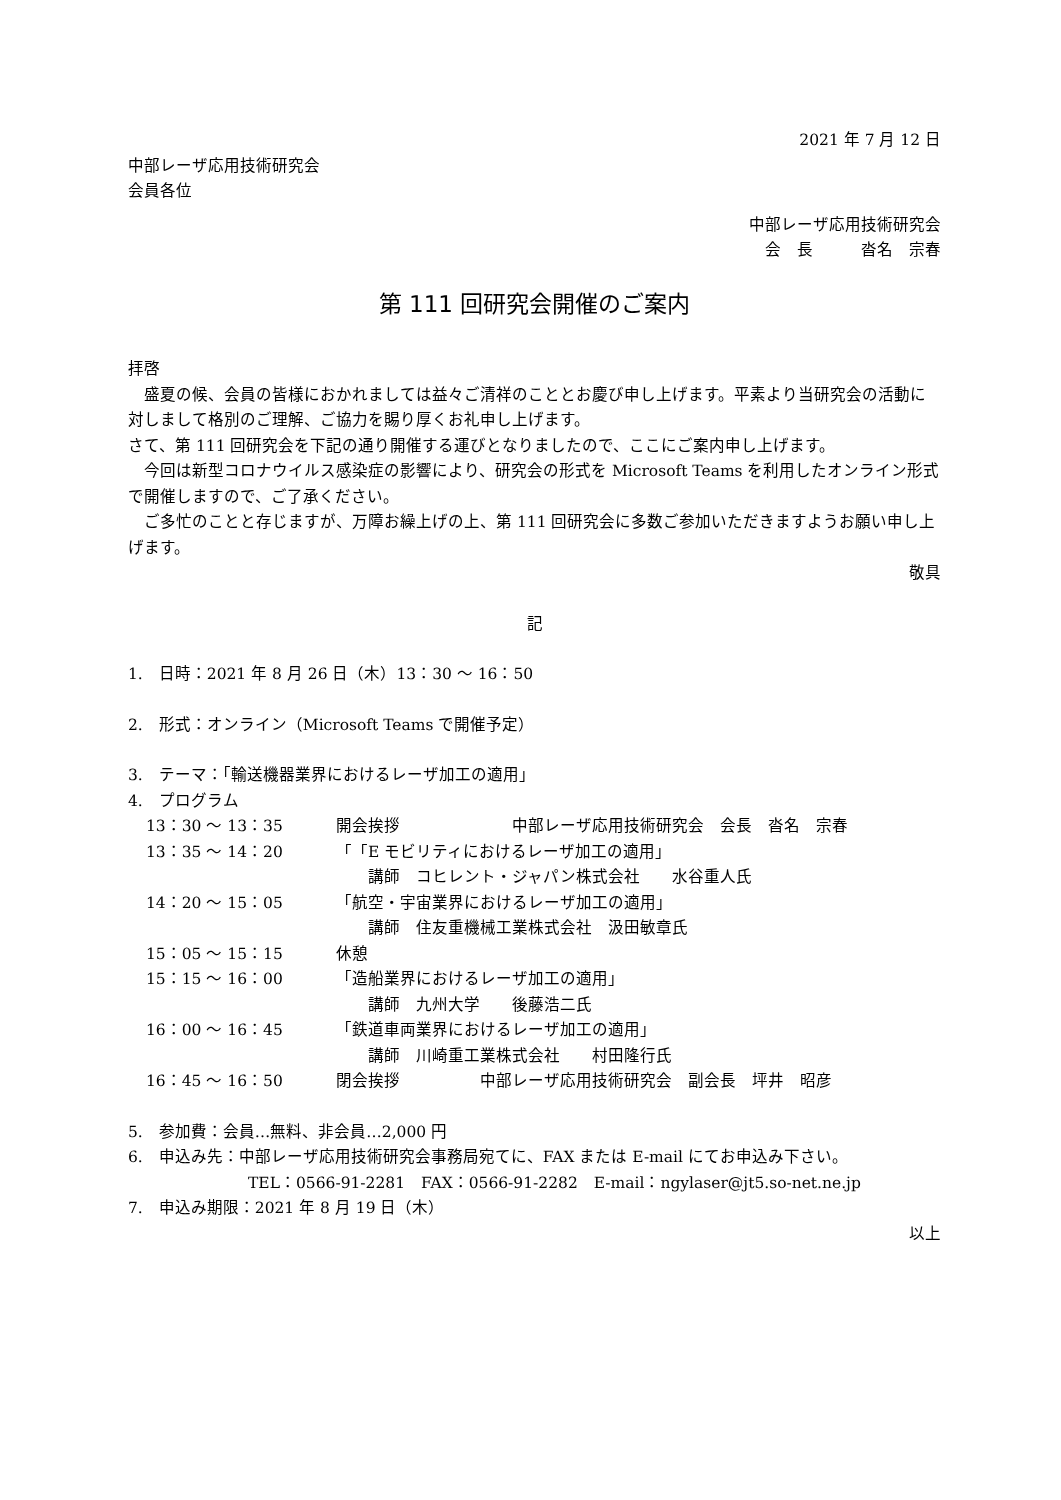2021 年 7 月 12 日
中部レーザ応用技術研究会
会員各位
中部レーザ応用技術研究会
会　長　　　沓名　宗春
第 111 回研究会開催のご案内
拝啓
　盛夏の候、会員の皆様におかれましては益々ご清祥のこととお慶び申し上げます。平素より当研究会の活動に対しまして格別のご理解、ご協力を賜り厚くお礼申し上げます。
さて、第 111 回研究会を下記の通り開催する運びとなりましたので、ここにご案内申し上げます。
　今回は新型コロナウイルス感染症の影響により、研究会の形式を Microsoft Teams を利用したオンライン形式で開催しますので、ご了承ください。
　ご多忙のことと存じますが、万障お繰上げの上、第 111 回研究会に多数ご参加いただきますようお願い申し上げます。
敬具
記
1.　日時：2021 年 8 月 26 日（木）13：30 ～ 16：50
2.　形式：オンライン（Microsoft Teams で開催予定）
3.　テーマ：「輸送機器業界におけるレーザ加工の適用」
4.　プログラム
13：30 ～ 13：35 開会挨拶　　　　　　　中部レーザ応用技術研究会　会長　沓名　宗春
13：35 ～ 14：20 「「E モビリティにおけるレーザ加工の適用」
　　講師　コヒレント・ジャパン株式会社　　水谷重人氏
14：20 ～ 15：05 「航空・宇宙業界におけるレーザ加工の適用」
　　講師　住友重機械工業株式会社　汲田敏章氏
15：05 ～ 15：15 休憩
15：15 ～ 16：00 「造船業界におけるレーザ加工の適用」
　　講師　九州大学　　後藤浩二氏
16：00 ～ 16：45 「鉄道車両業界におけるレーザ加工の適用」
　　講師　川崎重工業株式会社　　村田隆行氏
16：45 ～ 16：50 閉会挨拶　　　　　中部レーザ応用技術研究会　副会長　坪井　昭彦
5.　参加費：会員…無料、非会員…2,000 円
6.　申込み先：中部レーザ応用技術研究会事務局宛てに、FAX または E-mail にてお申込み下さい。
TEL：0566-91-2281　FAX：0566-91-2282　E-mail：ngylaser@jt5.so-net.ne.jp
7.　申込み期限：2021 年 8 月 19 日（木）
以上